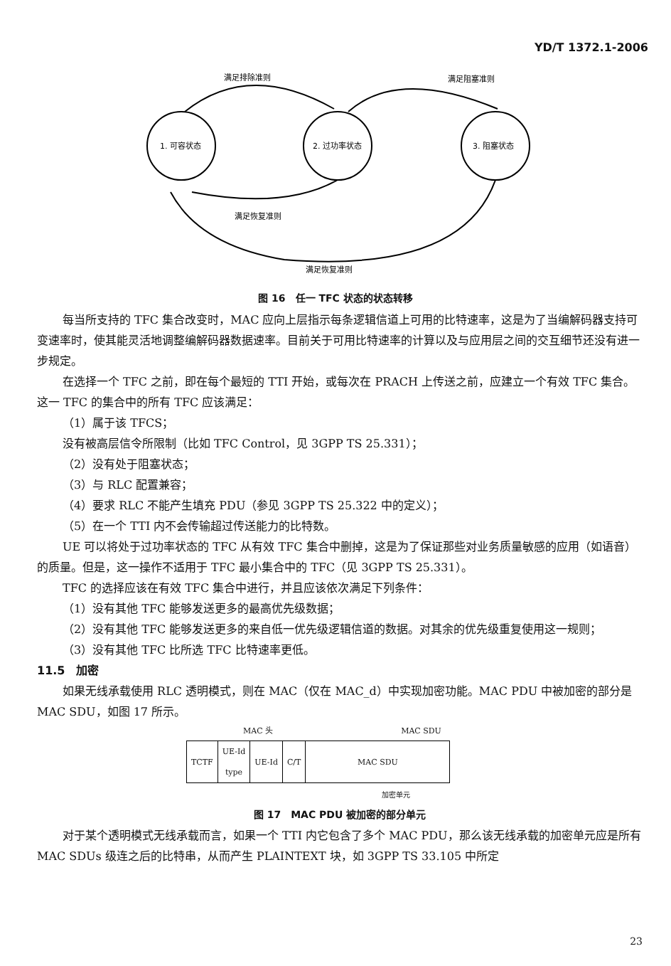YD/T 1372.1-2006
1. 可容状态
2. 过功率状态
3. 阻塞状态
满足排除准则
满足阻塞准则
满足恢复准则
满足恢复准则
图 16　任一 TFC 状态的状态转移
每当所支持的 TFC 集合改变时，MAC 应向上层指示每条逻辑信道上可用的比特速率，这是为了当编解码器支持可变速率时，使其能灵活地调整编解码器数据速率。目前关于可用比特速率的计算以及与应用层之间的交互细节还没有进一步规定。
在选择一个 TFC 之前，即在每个最短的 TTI 开始，或每次在 PRACH 上传送之前，应建立一个有效 TFC 集合。这一 TFC 的集合中的所有 TFC 应该满足：
（1）属于该 TFCS；
没有被高层信令所限制（比如 TFC Control，见 3GPP TS 25.331）；
（2）没有处于阻塞状态；
（3）与 RLC 配置兼容；
（4）要求 RLC 不能产生填充 PDU（参见 3GPP TS 25.322 中的定义）；
（5）在一个 TTI 内不会传输超过传送能力的比特数。
UE 可以将处于过功率状态的 TFC 从有效 TFC 集合中删掉，这是为了保证那些对业务质量敏感的应用（如语音）的质量。但是，这一操作不适用于 TFC 最小集合中的 TFC（见 3GPP TS 25.331）。
TFC 的选择应该在有效 TFC 集合中进行，并且应该依次满足下列条件：
（1）没有其他 TFC 能够发送更多的最高优先级数据；
（2）没有其他 TFC 能够发送更多的来自低一优先级逻辑信道的数据。对其余的优先级重复使用这一规则；
（3）没有其他 TFC 比所选 TFC 比特速率更低。
11.5　加密
如果无线承载使用 RLC 透明模式，则在 MAC（仅在 MAC_d）中实现加密功能。MAC PDU 中被加密的部分是 MAC SDU，如图 17 所示。
MAC 头 MAC SDU
| TCTF | UE-Id type | UE-Id | C/T | MAC SDU |
加密单元
图 17　MAC PDU 被加密的部分单元
对于某个透明模式无线承载而言，如果一个 TTI 内它包含了多个 MAC PDU，那么该无线承载的加密单元应是所有 MAC SDUs 级连之后的比特串，从而产生 PLAINTEXT 块，如 3GPP TS 33.105 中所定
23